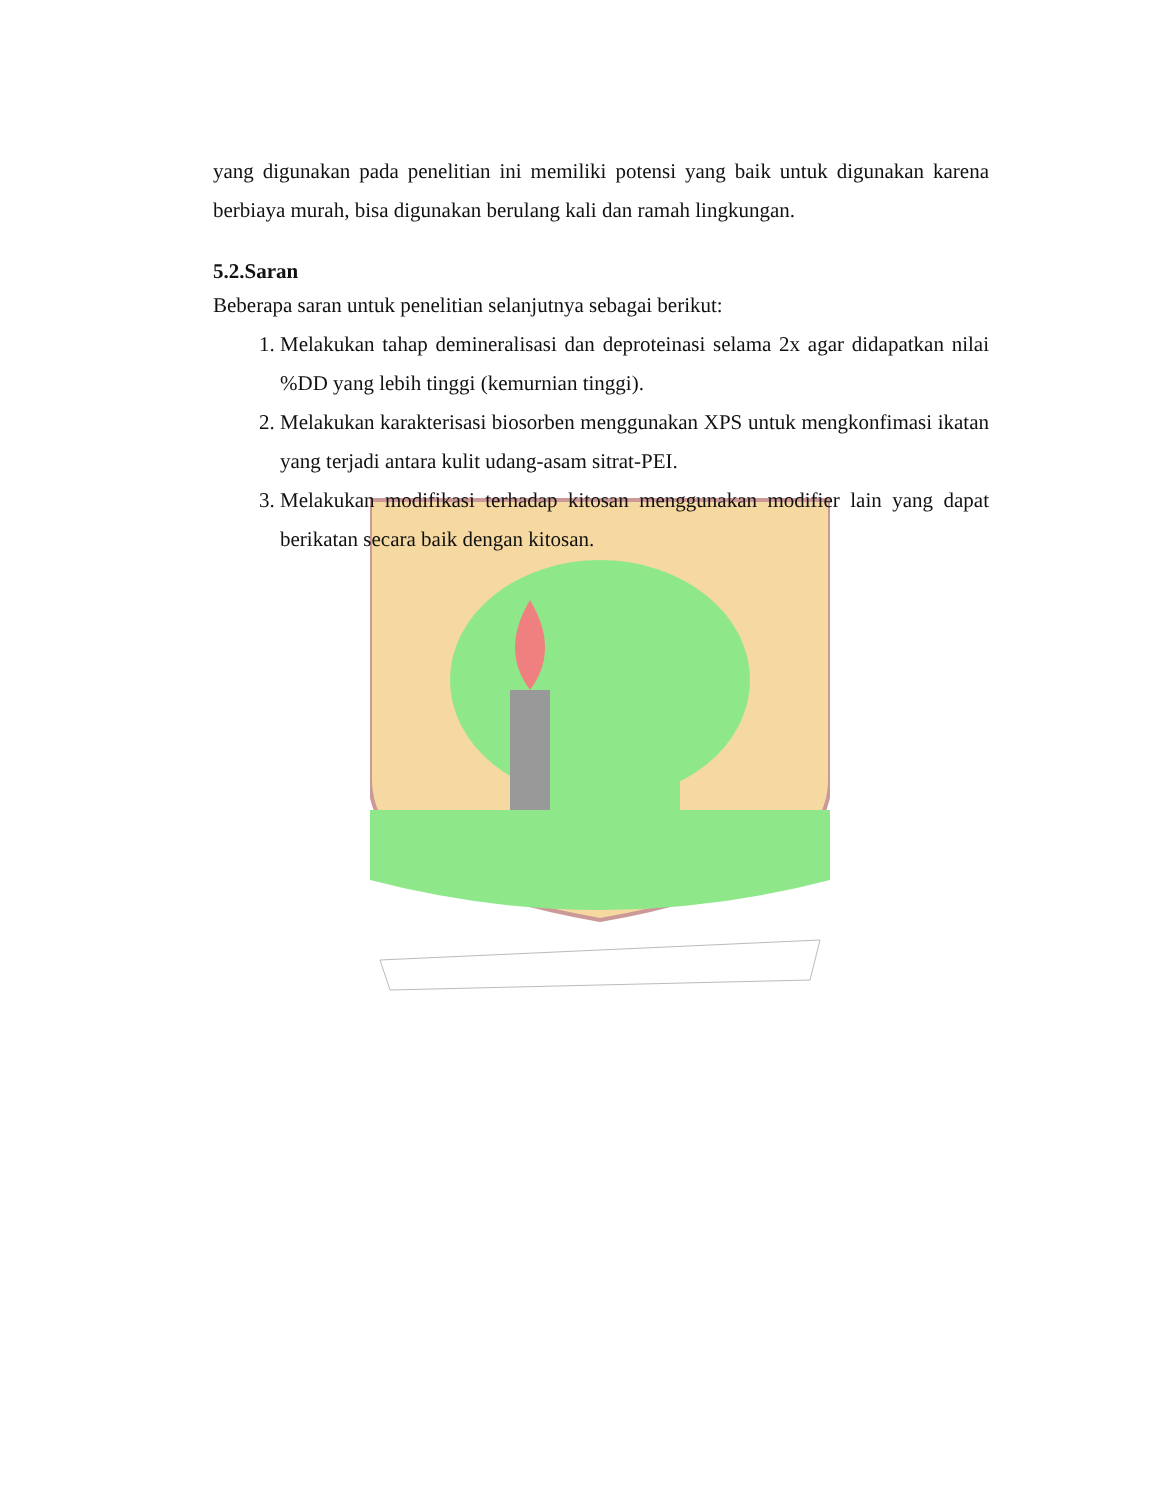yang digunakan pada penelitian ini memiliki potensi yang baik untuk digunakan karena berbiaya murah, bisa digunakan berulang kali dan ramah lingkungan.
5.2.Saran
Beberapa saran untuk penelitian selanjutnya sebagai berikut:
1. Melakukan tahap demineralisasi dan deproteinasi selama 2x agar didapatkan nilai %DD yang lebih tinggi (kemurnian tinggi).
2. Melakukan karakterisasi biosorben menggunakan XPS untuk mengkonfimasi ikatan yang terjadi antara kulit udang-asam sitrat-PEI.
3. Melakukan modifikasi terhadap kitosan menggunakan modifier lain yang dapat berikatan secara baik dengan kitosan.